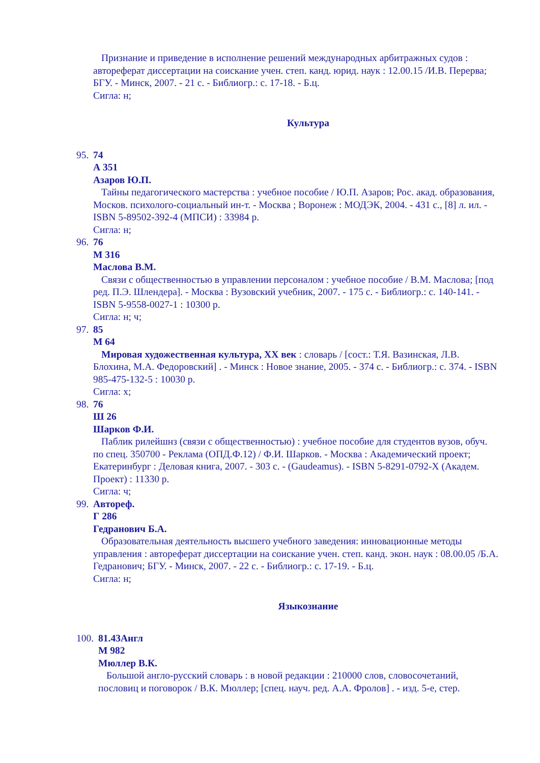Признание и приведение в исполнение решений международных арбитражных судов : автореферат диссертации на соискание учен. степ. канд. юрид. наук : 12.00.15 /И.В. Перерва; БГУ. - Минск, 2007. - 21 с. - Библиогр.: с. 17-18. - Б.ц.
Сигла: н;
Культура
95.
74
А 351
Азаров Ю.П.
Тайны педагогического мастерства : учебное пособие / Ю.П. Азаров; Рос. акад. образования, Москов. психолого-социальный ин-т. - Москва ; Воронеж : МОДЭК, 2004. - 431 с., [8] л. ил. - ISBN 5-89502-392-4 (МПСИ) : 33984 р.
Сигла: н;
96.
76
М 316
Маслова В.М.
Связи с общественностью в управлении персоналом : учебное пособие / В.М. Маслова; [под ред. П.Э. Шлендера]. - Москва : Вузовский учебник, 2007. - 175 с. - Библиогр.: с. 140-141. - ISBN 5-9558-0027-1 : 10300 р.
Сигла: н; ч;
97.
85
М 64
Мировая художественная культура, XX век : словарь / [сост.: Т.Я. Вазинская, Л.В. Блохина, М.А. Федоровский] . - Минск : Новое знание, 2005. - 374 с. - Библиогр.: с. 374. - ISBN 985-475-132-5 : 10030 р.
Сигла: х;
98.
76
Ш 26
Шарков Ф.И.
Паблик рилейшнз (связи с общественностью) : учебное пособие для студентов вузов, обуч. по спец. 350700 - Реклама (ОПД.Ф.12) / Ф.И. Шарков. - Москва : Академический проект; Екатеринбург : Деловая книга, 2007. - 303 с. - (Gaudeamus). - ISBN 5-8291-0792-X (Академ. Проект) : 11330 р.
Сигла: ч;
99.
Автореф.
Г 286
Гедранович Б.А.
Образовательная деятельность высшего учебного заведения: инновационные методы управления : автореферат диссертации на соискание учен. степ. канд. экон. наук : 08.00.05 /Б.А. Гедранович; БГУ. - Минск, 2007. - 22 с. - Библиогр.: с. 17-19. - Б.ц.
Сигла: н;
Языкознание
100.
81.43Англ
М 982
Мюллер В.К.
Большой англо-русский словарь : в новой редакции : 210000 слов, словосочетаний, пословиц и поговорок / В.К. Мюллер; [спец. науч. ред. А.А. Фролов] . - изд. 5-е, стер.